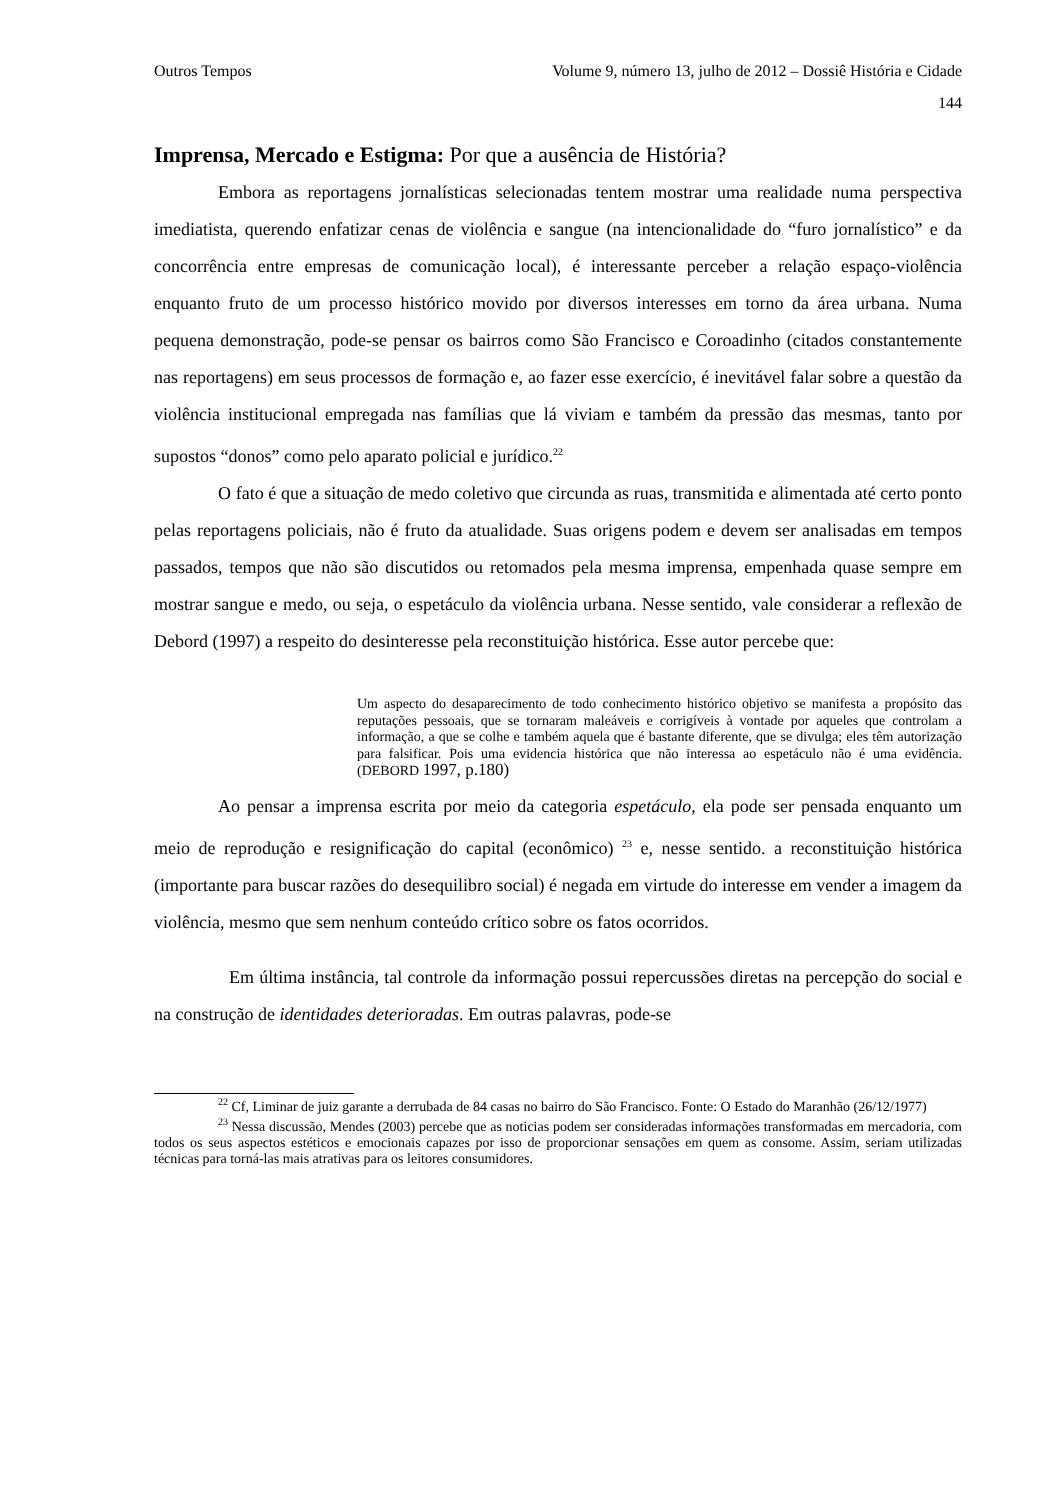Outros Tempos Volume 9, número 13, julho de 2012 – Dossiê História e Cidade
144
Imprensa, Mercado e Estigma: Por que a ausência de História?
Embora as reportagens jornalísticas selecionadas tentem mostrar uma realidade numa perspectiva imediatista, querendo enfatizar cenas de violência e sangue (na intencionalidade do “furo jornalístico” e da concorrência entre empresas de comunicação local), é interessante perceber a relação espaço-violência enquanto fruto de um processo histórico movido por diversos interesses em torno da área urbana. Numa pequena demonstração, pode-se pensar os bairros como São Francisco e Coroadinho (citados constantemente nas reportagens) em seus processos de formação e, ao fazer esse exercício, é inevitável falar sobre a questão da violência institucional empregada nas famílias que lá viviam e também da pressão das mesmas, tanto por supostos “donos” como pelo aparato policial e jurídico.<sup>22</sup>
O fato é que a situação de medo coletivo que circunda as ruas, transmitida e alimentada até certo ponto pelas reportagens policiais, não é fruto da atualidade. Suas origens podem e devem ser analisadas em tempos passados, tempos que não são discutidos ou retomados pela mesma imprensa, empenhada quase sempre em mostrar sangue e medo, ou seja, o espetáculo da violência urbana. Nesse sentido, vale considerar a reflexão de Debord (1997) a respeito do desinteresse pela reconstituição histórica. Esse autor percebe que:
Um aspecto do desaparecimento de todo conhecimento histórico objetivo se manifesta a propósito das reputações pessoais, que se tornaram maleáveis e corrigíveis à vontade por aqueles que controlam a informação, a que se colhe e também aquela que é bastante diferente, que se divulga; eles têm autorização para falsificar. Pois uma evidencia histórica que não interessa ao espetáculo não é uma evidência. (DEBORD 1997, p.180)
Ao pensar a imprensa escrita por meio da categoria espetáculo, ela pode ser pensada enquanto um meio de reprodução e resignificação do capital (econômico) <sup>23</sup> e, nesse sentido. a reconstituição histórica (importante para buscar razões do desequilibro social) é negada em virtude do interesse em vender a imagem da violência, mesmo que sem nenhum conteúdo crítico sobre os fatos ocorridos.
Em última instância, tal controle da informação possui repercussões diretas na percepção do social e na construção de identidades deterioradas. Em outras palavras, pode-se
<sup>22</sup> Cf, Liminar de juiz garante a derrubada de 84 casas no bairro do São Francisco. Fonte: O Estado do Maranhão (26/12/1977)
<sup>23</sup> Nessa discussão, Mendes (2003) percebe que as noticias podem ser consideradas informações transformadas em mercadoria, com todos os seus aspectos estéticos e emocionais capazes por isso de proporcionar sensações em quem as consome. Assim, seriam utilizadas técnicas para torná-las mais atrativas para os leitores consumidores.